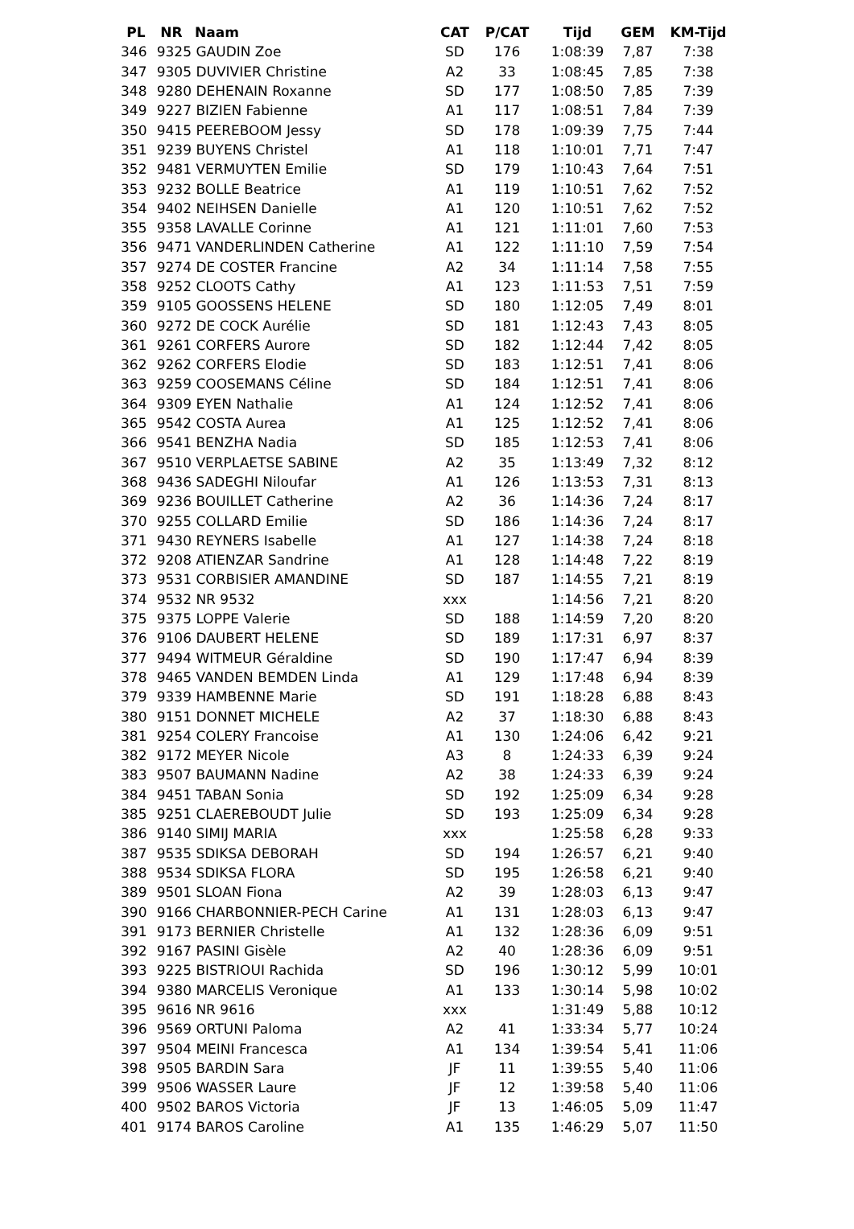| PL | NR | Naam | CAT | P/CAT | Tijd | GEM | KM-Tijd |
| --- | --- | --- | --- | --- | --- | --- | --- |
| 346 | 9325 | GAUDIN Zoe | SD | 176 | 1:08:39 | 7,87 | 7:38 |
| 347 | 9305 | DUVIVIER Christine | A2 | 33 | 1:08:45 | 7,85 | 7:38 |
| 348 | 9280 | DEHENAIN Roxanne | SD | 177 | 1:08:50 | 7,85 | 7:39 |
| 349 | 9227 | BIZIEN Fabienne | A1 | 117 | 1:08:51 | 7,84 | 7:39 |
| 350 | 9415 | PEEREBOOM Jessy | SD | 178 | 1:09:39 | 7,75 | 7:44 |
| 351 | 9239 | BUYENS Christel | A1 | 118 | 1:10:01 | 7,71 | 7:47 |
| 352 | 9481 | VERMUYTEN Emilie | SD | 179 | 1:10:43 | 7,64 | 7:51 |
| 353 | 9232 | BOLLE Beatrice | A1 | 119 | 1:10:51 | 7,62 | 7:52 |
| 354 | 9402 | NEIHSEN Danielle | A1 | 120 | 1:10:51 | 7,62 | 7:52 |
| 355 | 9358 | LAVALLE Corinne | A1 | 121 | 1:11:01 | 7,60 | 7:53 |
| 356 | 9471 | VANDERLINDEN Catherine | A1 | 122 | 1:11:10 | 7,59 | 7:54 |
| 357 | 9274 | DE COSTER Francine | A2 | 34 | 1:11:14 | 7,58 | 7:55 |
| 358 | 9252 | CLOOTS Cathy | A1 | 123 | 1:11:53 | 7,51 | 7:59 |
| 359 | 9105 | GOOSSENS HELENE | SD | 180 | 1:12:05 | 7,49 | 8:01 |
| 360 | 9272 | DE COCK Aurélie | SD | 181 | 1:12:43 | 7,43 | 8:05 |
| 361 | 9261 | CORFERS Aurore | SD | 182 | 1:12:44 | 7,42 | 8:05 |
| 362 | 9262 | CORFERS Elodie | SD | 183 | 1:12:51 | 7,41 | 8:06 |
| 363 | 9259 | COOSEMANS Céline | SD | 184 | 1:12:51 | 7,41 | 8:06 |
| 364 | 9309 | EYEN Nathalie | A1 | 124 | 1:12:52 | 7,41 | 8:06 |
| 365 | 9542 | COSTA Aurea | A1 | 125 | 1:12:52 | 7,41 | 8:06 |
| 366 | 9541 | BENZHA Nadia | SD | 185 | 1:12:53 | 7,41 | 8:06 |
| 367 | 9510 | VERPLAETSE SABINE | A2 | 35 | 1:13:49 | 7,32 | 8:12 |
| 368 | 9436 | SADEGHI Niloufar | A1 | 126 | 1:13:53 | 7,31 | 8:13 |
| 369 | 9236 | BOUILLET Catherine | A2 | 36 | 1:14:36 | 7,24 | 8:17 |
| 370 | 9255 | COLLARD Emilie | SD | 186 | 1:14:36 | 7,24 | 8:17 |
| 371 | 9430 | REYNERS Isabelle | A1 | 127 | 1:14:38 | 7,24 | 8:18 |
| 372 | 9208 | ATIENZAR Sandrine | A1 | 128 | 1:14:48 | 7,22 | 8:19 |
| 373 | 9531 | CORBISIER AMANDINE | SD | 187 | 1:14:55 | 7,21 | 8:19 |
| 374 | 9532 | NR 9532 | xxx | | 1:14:56 | 7,21 | 8:20 |
| 375 | 9375 | LOPPE Valerie | SD | 188 | 1:14:59 | 7,20 | 8:20 |
| 376 | 9106 | DAUBERT HELENE | SD | 189 | 1:17:31 | 6,97 | 8:37 |
| 377 | 9494 | WITMEUR Géraldine | SD | 190 | 1:17:47 | 6,94 | 8:39 |
| 378 | 9465 | VANDEN BEMDEN Linda | A1 | 129 | 1:17:48 | 6,94 | 8:39 |
| 379 | 9339 | HAMBENNE Marie | SD | 191 | 1:18:28 | 6,88 | 8:43 |
| 380 | 9151 | DONNET MICHELE | A2 | 37 | 1:18:30 | 6,88 | 8:43 |
| 381 | 9254 | COLERY Francoise | A1 | 130 | 1:24:06 | 6,42 | 9:21 |
| 382 | 9172 | MEYER Nicole | A3 | 8 | 1:24:33 | 6,39 | 9:24 |
| 383 | 9507 | BAUMANN Nadine | A2 | 38 | 1:24:33 | 6,39 | 9:24 |
| 384 | 9451 | TABAN Sonia | SD | 192 | 1:25:09 | 6,34 | 9:28 |
| 385 | 9251 | CLAEREBOUDT Julie | SD | 193 | 1:25:09 | 6,34 | 9:28 |
| 386 | 9140 | SIMIJ MARIA | xxx | | 1:25:58 | 6,28 | 9:33 |
| 387 | 9535 | SDIKSA DEBORAH | SD | 194 | 1:26:57 | 6,21 | 9:40 |
| 388 | 9534 | SDIKSA FLORA | SD | 195 | 1:26:58 | 6,21 | 9:40 |
| 389 | 9501 | SLOAN Fiona | A2 | 39 | 1:28:03 | 6,13 | 9:47 |
| 390 | 9166 | CHARBONNIER-PECH Carine | A1 | 131 | 1:28:03 | 6,13 | 9:47 |
| 391 | 9173 | BERNIER Christelle | A1 | 132 | 1:28:36 | 6,09 | 9:51 |
| 392 | 9167 | PASINI Gisèle | A2 | 40 | 1:28:36 | 6,09 | 9:51 |
| 393 | 9225 | BISTRIOUI Rachida | SD | 196 | 1:30:12 | 5,99 | 10:01 |
| 394 | 9380 | MARCELIS Veronique | A1 | 133 | 1:30:14 | 5,98 | 10:02 |
| 395 | 9616 | NR 9616 | xxx | | 1:31:49 | 5,88 | 10:12 |
| 396 | 9569 | ORTUNI Paloma | A2 | 41 | 1:33:34 | 5,77 | 10:24 |
| 397 | 9504 | MEINI Francesca | A1 | 134 | 1:39:54 | 5,41 | 11:06 |
| 398 | 9505 | BARDIN Sara | JF | 11 | 1:39:55 | 5,40 | 11:06 |
| 399 | 9506 | WASSER Laure | JF | 12 | 1:39:58 | 5,40 | 11:06 |
| 400 | 9502 | BAROS Victoria | JF | 13 | 1:46:05 | 5,09 | 11:47 |
| 401 | 9174 | BAROS Caroline | A1 | 135 | 1:46:29 | 5,07 | 11:50 |